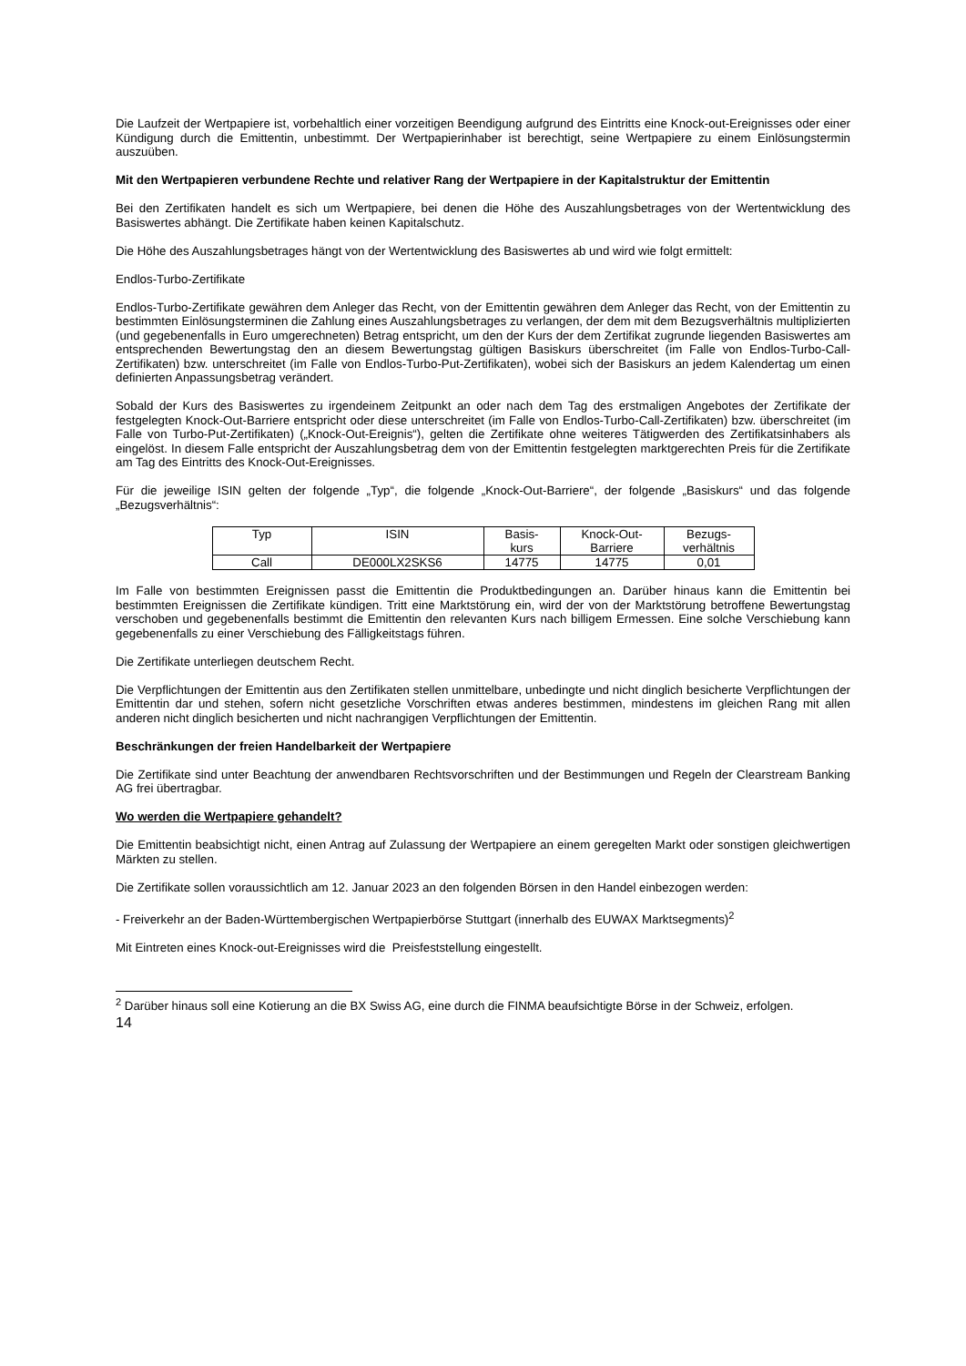Die Laufzeit der Wertpapiere ist, vorbehaltlich einer vorzeitigen Beendigung aufgrund des Eintritts eine Knock-out-Ereignisses oder einer Kündigung durch die Emittentin, unbestimmt. Der Wertpapierinhaber ist berechtigt, seine Wertpapiere zu einem Einlösungstermin auszuüben.
Mit den Wertpapieren verbundene Rechte und relativer Rang der Wertpapiere in der Kapitalstruktur der Emittentin
Bei den Zertifikaten handelt es sich um Wertpapiere, bei denen die Höhe des Auszahlungsbetrages von der Wertentwicklung des Basiswertes abhängt. Die Zertifikate haben keinen Kapitalschutz.
Die Höhe des Auszahlungsbetrages hängt von der Wertentwicklung des Basiswertes ab und wird wie folgt ermittelt:
Endlos-Turbo-Zertifikate
Endlos-Turbo-Zertifikate gewähren dem Anleger das Recht, von der Emittentin gewähren dem Anleger das Recht, von der Emittentin zu bestimmten Einlösungsterminen die Zahlung eines Auszahlungsbetrages zu verlangen, der dem mit dem Bezugsverhältnis multiplizierten (und gegebenenfalls in Euro umgerechneten) Betrag entspricht, um den der Kurs der dem Zertifikat zugrunde liegenden Basiswertes am entsprechenden Bewertungstag den an diesem Bewertungstag gültigen Basiskurs überschreitet (im Falle von Endlos-Turbo-Call-Zertifikaten) bzw. unterschreitet (im Falle von Endlos-Turbo-Put-Zertifikaten), wobei sich der Basiskurs an jedem Kalendertag um einen definierten Anpassungsbetrag verändert.
Sobald der Kurs des Basiswertes zu irgendeinem Zeitpunkt an oder nach dem Tag des erstmaligen Angebotes der Zertifikate der festgelegten Knock-Out-Barriere entspricht oder diese unterschreitet (im Falle von Endlos-Turbo-Call-Zertifikaten) bzw. überschreitet (im Falle von Turbo-Put-Zertifikaten) („Knock-Out-Ereignis“), gelten die Zertifikate ohne weiteres Tätigwerden des Zertifikatsinhabers als eingelöst. In diesem Falle entspricht der Auszahlungsbetrag dem von der Emittentin festgelegten marktgerechten Preis für die Zertifikate am Tag des Eintritts des Knock-Out-Ereignisses.
Für die jeweilige ISIN gelten der folgende „Typ“, die folgende „Knock-Out-Barriere“, der folgende „Basiskurs“ und das folgende „Bezugsverhältnis“:
| Typ | ISIN | Basis- kurs | Knock-Out- Barriere | Bezugs- verhältnis |
| --- | --- | --- | --- | --- |
| Call | DE000LX2SKS6 | 14775 | 14775 | 0,01 |
Im Falle von bestimmten Ereignissen passt die Emittentin die Produktbedingungen an. Darüber hinaus kann die Emittentin bei bestimmten Ereignissen die Zertifikate kündigen. Tritt eine Marktstörung ein, wird der von der Marktstörung betroffene Bewertungstag verschoben und gegebenenfalls bestimmt die Emittentin den relevanten Kurs nach billigem Ermessen. Eine solche Verschiebung kann gegebenenfalls zu einer Verschiebung des Fälligkeitstags führen.
Die Zertifikate unterliegen deutschem Recht.
Die Verpflichtungen der Emittentin aus den Zertifikaten stellen unmittelbare, unbedingte und nicht dinglich besicherte Verpflichtungen der Emittentin dar und stehen, sofern nicht gesetzliche Vorschriften etwas anderes bestimmen, mindestens im gleichen Rang mit allen anderen nicht dinglich besicherten und nicht nachrangigen Verpflichtungen der Emittentin.
Beschränkungen der freien Handelbarkeit der Wertpapiere
Die Zertifikate sind unter Beachtung der anwendbaren Rechtsvorschriften und der Bestimmungen und Regeln der Clearstream Banking AG frei übertragbar.
Wo werden die Wertpapiere gehandelt?
Die Emittentin beabsichtigt nicht, einen Antrag auf Zulassung der Wertpapiere an einem geregelten Markt oder sonstigen gleichwertigen Märkten zu stellen.
Die Zertifikate sollen voraussichtlich am 12. Januar 2023 an den folgenden Börsen in den Handel einbezogen werden:
- Freiverkehr an der Baden-Württembergischen Wertpapierbörse Stuttgart (innerhalb des EUWAX Marktsegments)<sup>2</sup>
Mit Eintreten eines Knock-out-Ereignisses wird die Preisfeststellung eingestellt.
<sup>2</sup> Darüber hinaus soll eine Kotierung an die BX Swiss AG, eine durch die FINMA beaufsichtigte Börse in der Schweiz, erfolgen.
14